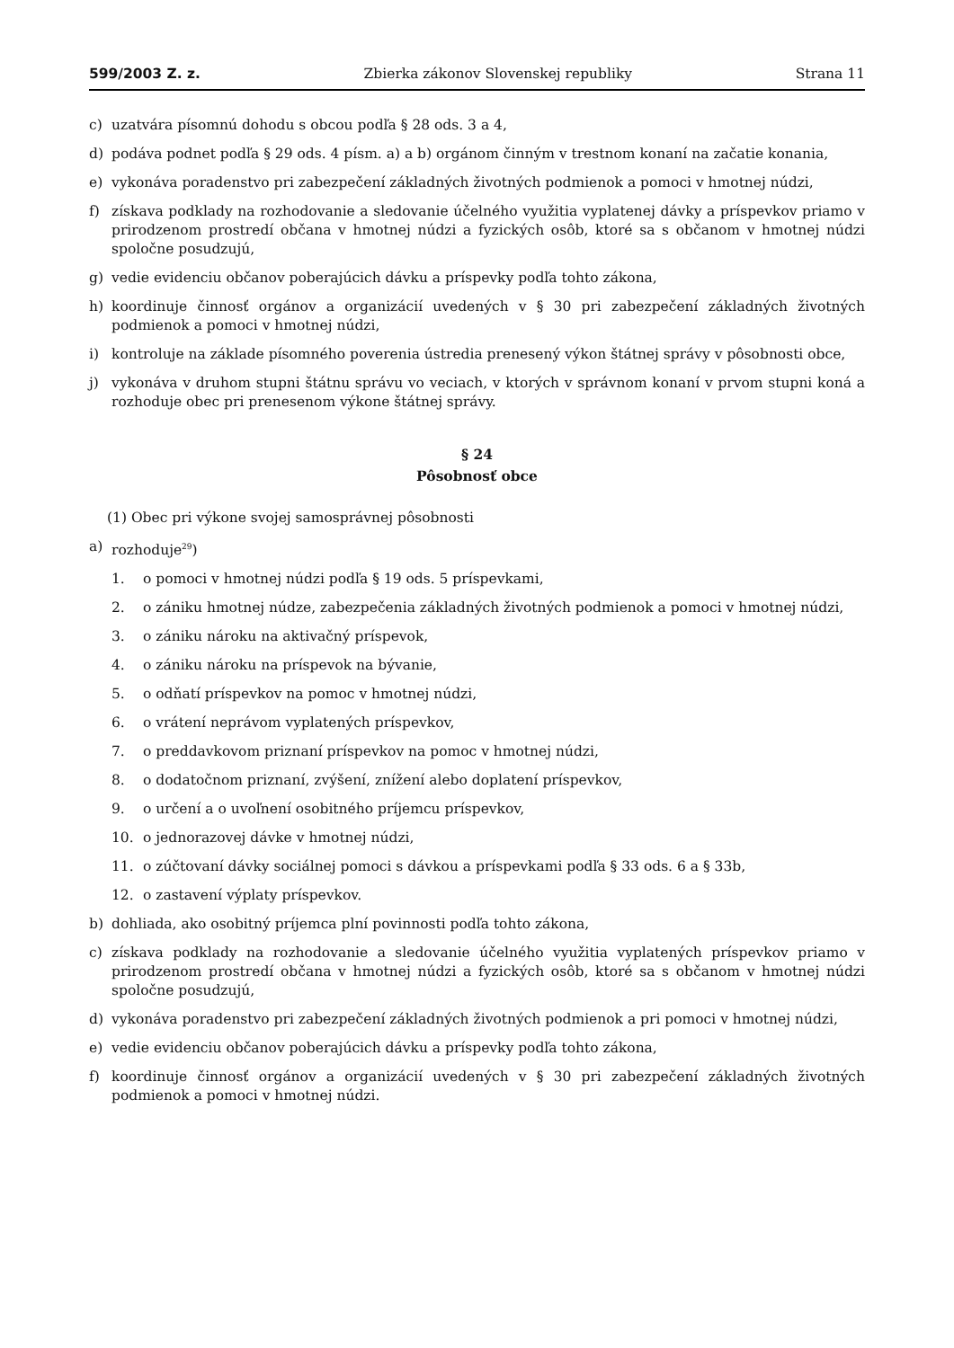599/2003 Z. z. Zbierka zákonov Slovenskej republiky Strana 11
c) uzatvára písomnú dohodu s obcou podľa § 28 ods. 3 a 4,
d) podáva podnet podľa § 29 ods. 4 písm. a) a b) orgánom činným v trestnom konaní na začatie konania,
e) vykonáva poradenstvo pri zabezpečení základných životných podmienok a pomoci v hmotnej núdzi,
f) získava podklady na rozhodovanie a sledovanie účelného využitia vyplatenej dávky a príspevkov priamo v prirodzenom prostredí občana v hmotnej núdzi a fyzických osôb, ktoré sa s občanom v hmotnej núdzi spoločne posudzujú,
g) vedie evidenciu občanov poberajúcich dávku a príspevky podľa tohto zákona,
h) koordinuje činnosť orgánov a organizácií uvedených v § 30 pri zabezpečení základných životných podmienok a pomoci v hmotnej núdzi,
i) kontroluje na základe písomného poverenia ústredia prenesený výkon štátnej správy v pôsobnosti obce,
j) vykonáva v druhom stupni štátnu správu vo veciach, v ktorých v správnom konaní v prvom stupni koná a rozhoduje obec pri prenesenom výkone štátnej správy.
§ 24
Pôsobnosť obce
(1) Obec pri výkone svojej samosprávnej pôsobnosti
a) rozhoduje<sup>29</sup>)
1. o pomoci v hmotnej núdzi podľa § 19 ods. 5 príspevkami,
2. o zániku hmotnej núdze, zabezpečenia základných životných podmienok a pomoci v hmotnej núdzi,
3. o zániku nároku na aktivačný príspevok,
4. o zániku nároku na príspevok na bývanie,
5. o odňatí príspevkov na pomoc v hmotnej núdzi,
6. o vrátení neprávom vyplatených príspevkov,
7. o preddavkovom priznaní príspevkov na pomoc v hmotnej núdzi,
8. o dodatočnom priznaní, zvýšení, znížení alebo doplatení príspevkov,
9. o určení a o uvoľnení osobitného príjemcu príspevkov,
10. o jednorazovej dávke v hmotnej núdzi,
11. o zúčtovaní dávky sociálnej pomoci s dávkou a príspevkami podľa § 33 ods. 6 a § 33b,
12. o zastavení výplaty príspevkov.
b) dohliada, ako osobitný príjemca plní povinnosti podľa tohto zákona,
c) získava podklady na rozhodovanie a sledovanie účelného využitia vyplatených príspevkov priamo v prirodzenom prostredí občana v hmotnej núdzi a fyzických osôb, ktoré sa s občanom v hmotnej núdzi spoločne posudzujú,
d) vykonáva poradenstvo pri zabezpečení základných životných podmienok a pri pomoci v hmotnej núdzi,
e) vedie evidenciu občanov poberajúcich dávku a príspevky podľa tohto zákona,
f) koordinuje činnosť orgánov a organizácií uvedených v § 30 pri zabezpečení základných životných podmienok a pomoci v hmotnej núdzi.